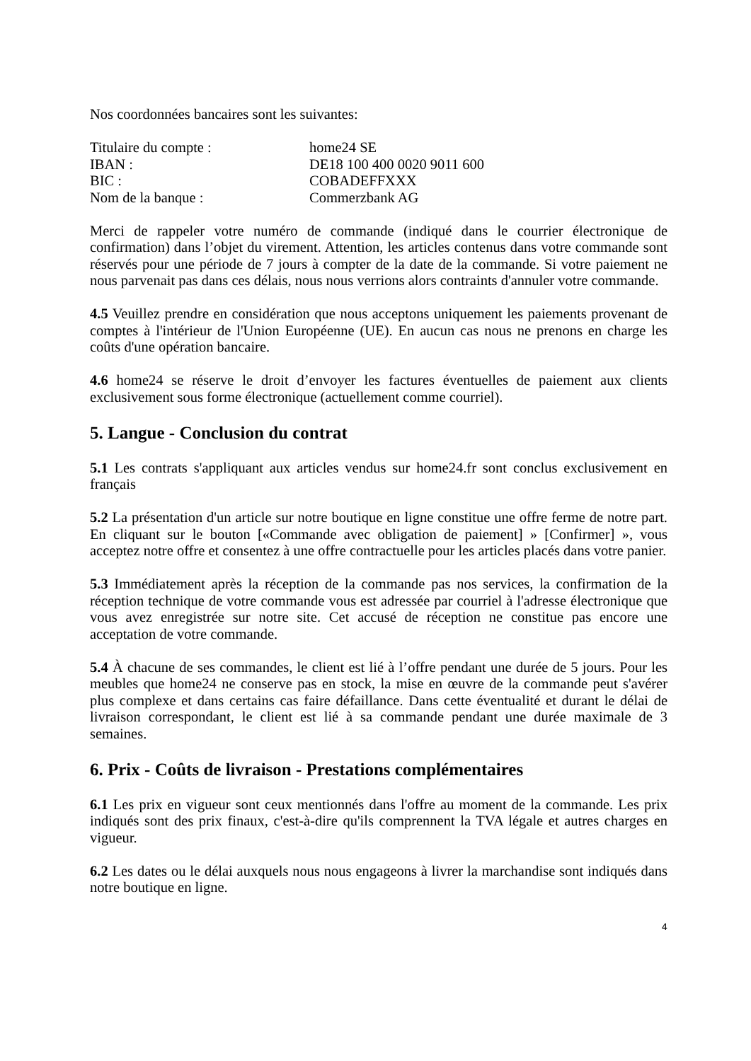Nos coordonnées bancaires sont les suivantes:
Titulaire du compte :
home24 SE
IBAN :
DE18 100 400 0020 9011 600
BIC :
COBADEFFXXX
Nom de la banque :
Commerzbank AG
Merci de rappeler votre numéro de commande (indiqué dans le courrier électronique de confirmation) dans l’objet du virement. Attention, les articles contenus dans votre commande sont réservés pour une période de 7 jours à compter de la date de la commande. Si votre paiement ne nous parvenait pas dans ces délais, nous nous verrions alors contraints d'annuler votre commande.
4.5 Veuillez prendre en considération que nous acceptons uniquement les paiements provenant de comptes à l'intérieur de l'Union Européenne (UE). En aucun cas nous ne prenons en charge les coûts d'une opération bancaire.
4.6 home24 se réserve le droit d’envoyer les factures éventuelles de paiement aux clients exclusivement sous forme électronique (actuellement comme courriel).
5. Langue - Conclusion du contrat
5.1 Les contrats s'appliquant aux articles vendus sur home24.fr sont conclus exclusivement en français
5.2 La présentation d'un article sur notre boutique en ligne constitue une offre ferme de notre part. En cliquant sur le bouton [«Commande avec obligation de paiement] » [Confirmer] », vous acceptez notre offre et consentez à une offre contractuelle pour les articles placés dans votre panier.
5.3 Immédiatement après la réception de la commande pas nos services, la confirmation de la réception technique de votre commande vous est adressée par courriel à l'adresse électronique que vous avez enregistrée sur notre site. Cet accusé de réception ne constitue pas encore une acceptation de votre commande.
5.4 À chacune de ses commandes, le client est lié à l’offre pendant une durée de 5 jours. Pour les meubles que home24 ne conserve pas en stock, la mise en œuvre de la commande peut s'avérer plus complexe et dans certains cas faire défaillance. Dans cette éventualité et durant le délai de livraison correspondant, le client est lié à sa commande pendant une durée maximale de 3 semaines.
6. Prix - Coûts de livraison - Prestations complémentaires
6.1 Les prix en vigueur sont ceux mentionnés dans l'offre au moment de la commande. Les prix indiqués sont des prix finaux, c'est-à-dire qu'ils comprennent la TVA légale et autres charges en vigueur.
6.2 Les dates ou le délai auxquels nous nous engageons à livrer la marchandise sont indiqués dans notre boutique en ligne.
4